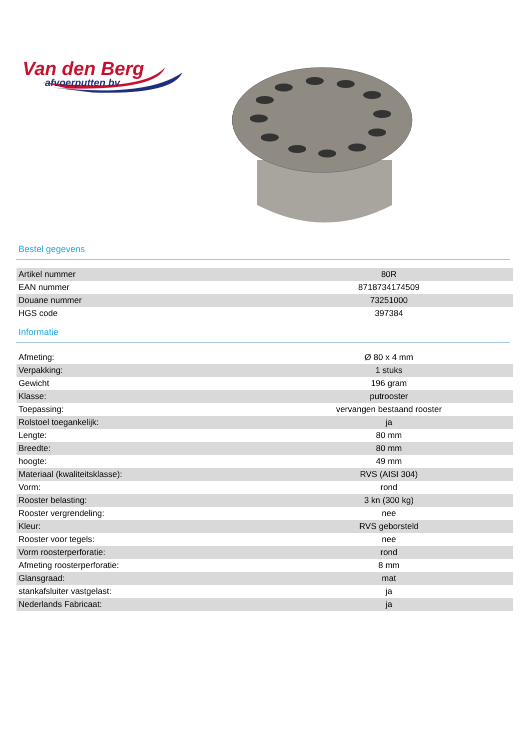Van den Berg
afvoerputten bv
Bestel gegevens
| Artikel nummer | 80R |
| EAN nummer | 8718734174509 |
| Douane nummer | 73251000 |
| HGS code | 397384 |
Informatie
| Afmeting: | Ø 80 x 4 mm |
| Verpakking: | 1 stuks |
| Gewicht | 196 gram |
| Klasse: | putrooster |
| Toepassing: | vervangen bestaand rooster |
| Rolstoel toegankelijk: | ja |
| Lengte: | 80 mm |
| Breedte: | 80 mm |
| hoogte: | 49 mm |
| Materiaal (kwaliteitsklasse): | RVS (AISI 304) |
| Vorm: | rond |
| Rooster belasting: | 3 kn (300 kg) |
| Rooster vergrendeling: | nee |
| Kleur: | RVS geborsteld |
| Rooster voor tegels: | nee |
| Vorm roosterperforatie: | rond |
| Afmeting roosterperforatie: | 8 mm |
| Glansgraad: | mat |
| stankafsluiter vastgelast: | ja |
| Nederlands Fabricaat: | ja |